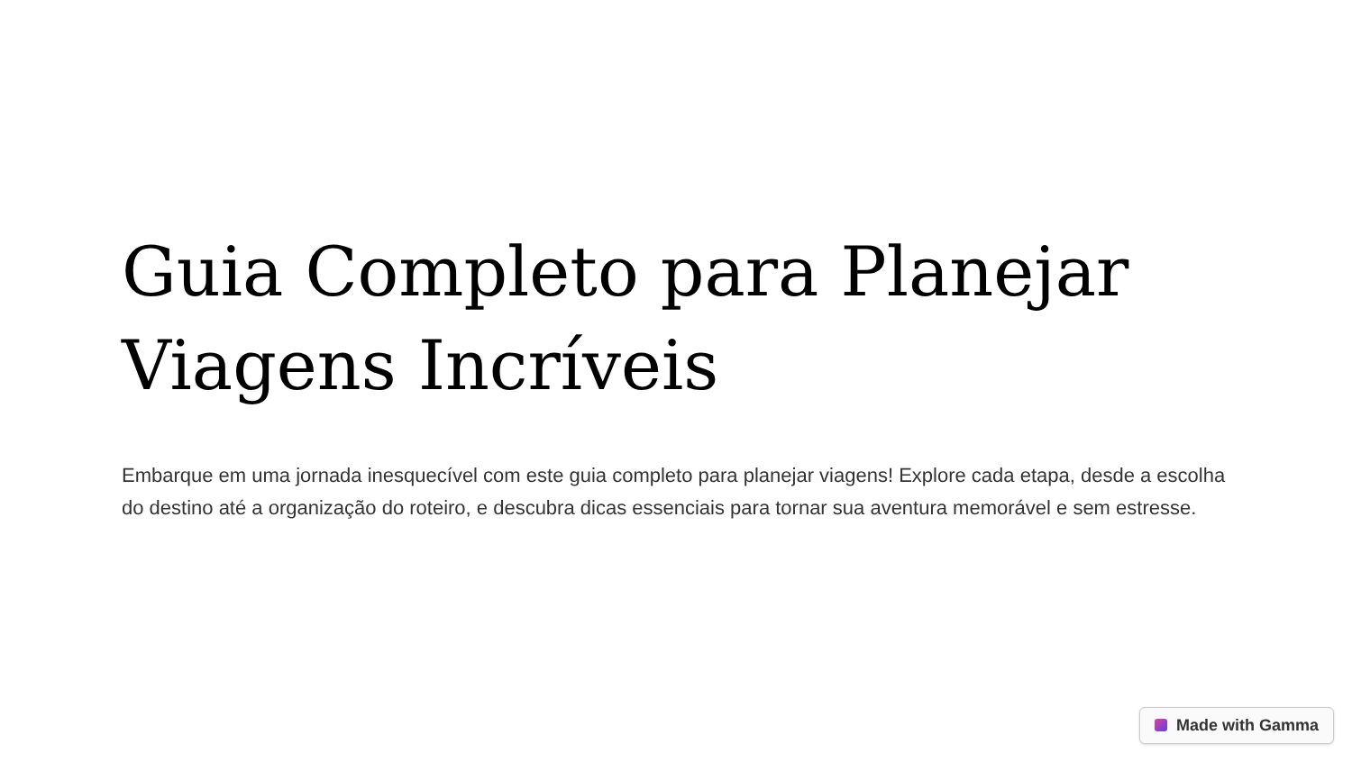Guia Completo para Planejar Viagens Incríveis
Embarque em uma jornada inesquecível com este guia completo para planejar viagens! Explore cada etapa, desde a escolha do destino até a organização do roteiro, e descubra dicas essenciais para tornar sua aventura memorável e sem estresse.
Made with Gamma